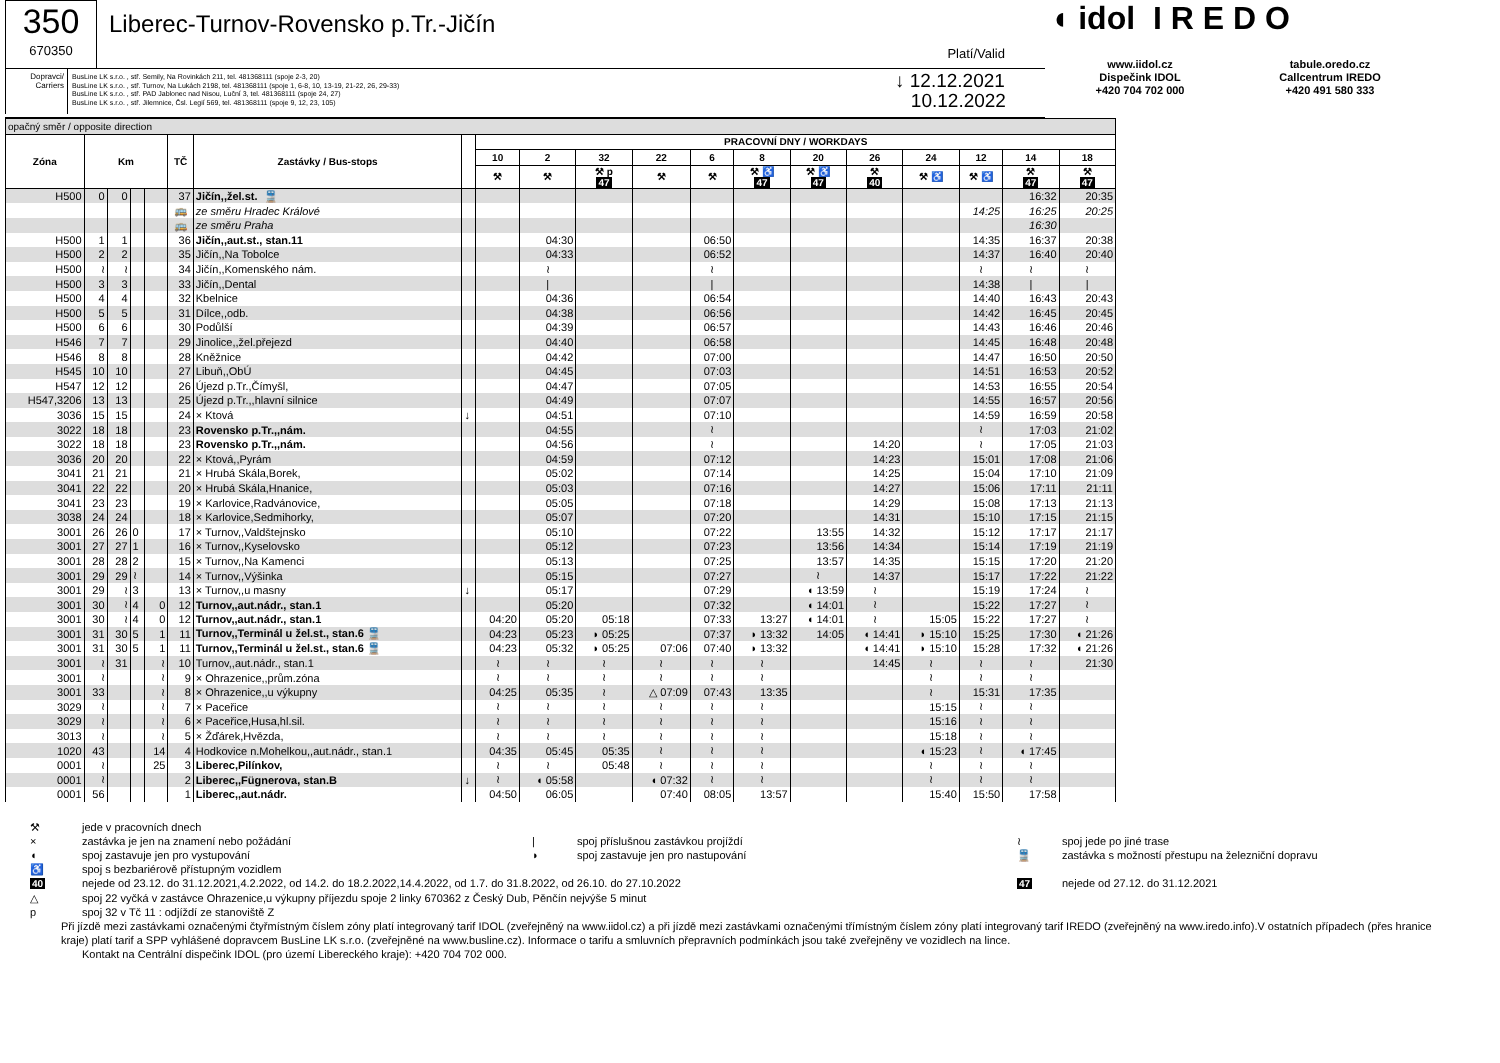350
670350
Liberec-Turnov-Rovensko p.Tr.-Jičín
Platí/Valid
Dopravci/ Carriers
BusLine LK s.r.o. , stř. Semily, Na Rovinkách 211, tel. 481368111 (spoje 2-3, 20)
BusLine LK s.r.o. , stř. Turnov, Na Lukách 2198, tel. 481368111 (spoje 1, 6-8, 10, 13-19, 21-22, 26, 29-33)
BusLine LK s.r.o. , stř. PAD Jablonec nad Nisou, Luční 3, tel. 481368111 (spoje 24, 27)
BusLine LK s.r.o. , stř. Jilemnice, Čsl. Legií 569, tel. 481368111 (spoje 9, 12, 23, 105)
↓ 12.12.2021
10.12.2022
◖ idol I R E D O
www.iidol.cz
Dispečink IDOL
+420 704 702 000
tabule.oredo.cz
Callcentrum IREDO
+420 491 580 333
| opačný směr / opposite direction | | | | | | | | | | | | | | | | | | | |
| --- | --- | --- | --- | --- | --- | --- | --- | --- | --- | --- | --- | --- | --- | --- | --- | --- | --- | --- | --- |
| Zóna | Km | | | | TČ | Zastávky / Bus-stops | | PRACOVNÍ DNY / WORKDAYS | | | | | | | | | | | |
| | | | | | | | | 10 | 2 | 32 | 22 | 6 | 8 | 20 | 26 | 24 | 12 | 14 | 18 |
| | | | | | | | | ⚒ | ⚒ | ⚒ p 47 | ⚒ | ⚒ | ⚒ ♿ 47 | ⚒ ♿ 47 | ⚒ 40 | ⚒ ♿ | ⚒ ♿ | ⚒ 47 | ⚒ 47 |
| H500 | 0 | 0 | | | 37 | Jičín,,žel.st. 🚆 | | | | | | | | | | | | 16:32 | 20:35 |
| | | | | | 🚌 | ze směru Hradec Králové | | | | | | | | | | | 14:25 | 16:25 | 20:25 |
| | | | | | 🚌 | ze směru Praha | | | | | | | | | | | | 16:30 | |
| H500 | 1 | 1 | | | 36 | Jičín,,aut.st., stan.11 | | | 04:30 | | | 06:50 | | | | | 14:35 | 16:37 | 20:38 |
| H500 | 2 | 2 | | | 35 | Jičín,,Na Tobolce | | | 04:33 | | | 06:52 | | | | | 14:37 | 16:40 | 20:40 |
| H500 | ≀ | ≀ | | | 34 | Jičín,,Komenského nám. | | | ≀ | | | ≀ | | | | | ≀ | ≀ | ≀ |
| H500 | 3 | 3 | | | 33 | Jičín,,Dental | | | / | | | / | | | | | 14:38 | / | / |
| H500 | 4 | 4 | | | 32 | Kbelnice | | | 04:36 | | | 06:54 | | | | | 14:40 | 16:43 | 20:43 |
| H500 | 5 | 5 | | | 31 | Dílce,,odb. | | | 04:38 | | | 06:56 | | | | | 14:42 | 16:45 | 20:45 |
| H500 | 6 | 6 | | | 30 | Podůlší | | | 04:39 | | | 06:57 | | | | | 14:43 | 16:46 | 20:46 |
| H546 | 7 | 7 | | | 29 | Jinolice,,žel.přejezd | | | 04:40 | | | 06:58 | | | | | 14:45 | 16:48 | 20:48 |
| H546 | 8 | 8 | | | 28 | Kněžnice | | | 04:42 | | | 07:00 | | | | | 14:47 | 16:50 | 20:50 |
| H545 | 10 | 10 | | | 27 | Libuň,,ObÚ | | | 04:45 | | | 07:03 | | | | | 14:51 | 16:53 | 20:52 |
| H547 | 12 | 12 | | | 26 | Újezd p.Tr.,Čímyšl, | | | 04:47 | | | 07:05 | | | | | 14:53 | 16:55 | 20:54 |
| H547,3206 | 13 | 13 | | | 25 | Újezd p.Tr.,,hlavní silnice | | | 04:49 | | | 07:07 | | | | | 14:55 | 16:57 | 20:56 |
| 3036 | 15 | 15 | | | 24 | × Ktová | ↓ | | 04:51 | | | 07:10 | | | | | 14:59 | 16:59 | 20:58 |
| 3022 | 18 | 18 | | | 23 | Rovensko p.Tr.,,nám. | | | 04:55 | | | ≀ | | | | | ≀ | 17:03 | 21:02 |
| 3022 | 18 | 18 | | | 23 | Rovensko p.Tr.,,nám. | | | 04:56 | | | ≀ | | | 14:20 | | ≀ | 17:05 | 21:03 |
| 3036 | 20 | 20 | | | 22 | × Ktová,,Pyrám | | | 04:59 | | | 07:12 | | | 14:23 | | 15:01 | 17:08 | 21:06 |
| 3041 | 21 | 21 | | | 21 | × Hrubá Skála,Borek, | | | 05:02 | | | 07:14 | | | 14:25 | | 15:04 | 17:10 | 21:09 |
| 3041 | 22 | 22 | | | 20 | × Hrubá Skála,Hnanice, | | | 05:03 | | | 07:16 | | | 14:27 | | 15:06 | 17:11 | 21:11 |
| 3041 | 23 | 23 | | | 19 | × Karlovice,Radvánovice, | | | 05:05 | | | 07:18 | | | 14:29 | | 15:08 | 17:13 | 21:13 |
| 3038 | 24 | 24 | | | 18 | × Karlovice,Sedmihorky, | | | 05:07 | | | 07:20 | | | 14:31 | | 15:10 | 17:15 | 21:15 |
| 3001 | 26 | 26 | 0 | | 17 | × Turnov,,Valdštejnsko | | | 05:10 | | | 07:22 | | 13:55 | 14:32 | | 15:12 | 17:17 | 21:17 |
| 3001 | 27 | 27 | 1 | | 16 | × Turnov,,Kyselovsko | | | 05:12 | | | 07:23 | | 13:56 | 14:34 | | 15:14 | 17:19 | 21:19 |
| 3001 | 28 | 28 | 2 | | 15 | × Turnov,,Na Kamenci | | | 05:13 | | | 07:25 | | 13:57 | 14:35 | | 15:15 | 17:20 | 21:20 |
| 3001 | 29 | 29 | ≀ | | 14 | × Turnov,,Výšinka | | | 05:15 | | | 07:27 | | ≀ | 14:37 | | 15:17 | 17:22 | 21:22 |
| 3001 | 29 | ≀ | 3 | | 13 | × Turnov,,u masny | ↓ | | 05:17 | | | 07:29 | | ◖ 13:59 | ≀ | | 15:19 | 17:24 | ≀ |
| 3001 | 30 | ≀ | 4 | 0 | 12 | Turnov,,aut.nádr., stan.1 | | | 05:20 | | | 07:32 | | ◖ 14:01 | ≀ | | 15:22 | 17:27 | ≀ |
| 3001 | 30 | ≀ | 4 | 0 | 12 | Turnov,,aut.nádr., stan.1 | | 04:20 | 05:20 | 05:18 | | 07:33 | 13:27 | ◖ 14:01 | ≀ | 15:05 | 15:22 | 17:27 | ≀ |
| 3001 | 31 | 30 | 5 | 1 | 11 | Turnov,,Terminál u žel.st., stan.6 🚆 | | 04:23 | 05:23 | ◗ 05:25 | | 07:37 | ◗ 13:32 | 14:05 | ◖ 14:41 | ◗ 15:10 | 15:25 | 17:30 | ◖ 21:26 |
| 3001 | 31 | 30 | 5 | 1 | 11 | Turnov,,Terminál u žel.st., stan.6 🚆 | | 04:23 | 05:32 | ◗ 05:25 | 07:06 | 07:40 | ◗ 13:32 | | ◖ 14:41 | ◗ 15:10 | 15:28 | 17:32 | ◖ 21:26 |
| 3001 | ≀ | 31 | | ≀ | 10 | Turnov,,aut.nádr., stan.1 | | ≀ | ≀ | ≀ | ≀ | ≀ | ≀ | | 14:45 | ≀ | ≀ | ≀ | 21:30 |
| 3001 | ≀ | | | ≀ | 9 | × Ohrazenice,,prům.zóna | | ≀ | ≀ | ≀ | ≀ | ≀ | ≀ | | | ≀ | ≀ | ≀ | |
| 3001 | 33 | | | ≀ | 8 | × Ohrazenice,,u výkupny | | 04:25 | 05:35 | ≀ | △ 07:09 | 07:43 | 13:35 | | | ≀ | 15:31 | 17:35 | |
| 3029 | ≀ | | | ≀ | 7 | × Paceřice | | ≀ | ≀ | ≀ | ≀ | ≀ | ≀ | | | 15:15 | ≀ | ≀ | |
| 3029 | ≀ | | | ≀ | 6 | × Paceřice,Husa,hl.sil. | | ≀ | ≀ | ≀ | ≀ | ≀ | ≀ | | | 15:16 | ≀ | ≀ | |
| 3013 | ≀ | | | ≀ | 5 | × Žďárek,Hvězda, | | ≀ | ≀ | ≀ | ≀ | ≀ | ≀ | | | 15:18 | ≀ | ≀ | |
| 1020 | 43 | | | 14 | 4 | Hodkovice n.Mohelkou,,aut.nádr., stan.1 | | 04:35 | 05:45 | 05:35 | ≀ | ≀ | ≀ | | | ◖ 15:23 | ≀ | ◖ 17:45 | |
| 0001 | ≀ | | | 25 | 3 | Liberec,Pilínkov, | | ≀ | ≀ | 05:48 | ≀ | ≀ | ≀ | | | ≀ | ≀ | ≀ | |
| 0001 | ≀ | | | | 2 | Liberec,,Fügnerova, stan.B | ↓ | ≀ | ◖ 05:58 | | ◖ 07:32 | ≀ | ≀ | | | ≀ | ≀ | ≀ | |
| 0001 | 56 | | | | 1 | Liberec,,aut.nádr. | | 04:50 | 06:05 | | 07:40 | 08:05 | 13:57 | | | 15:40 | 15:50 | 17:58 | |
⚒ jede v pracovních dnech
× zastávka je jen na znamení nebo požádání | spoj příslušnou zastávkou projíždí ≀ spoj jede po jiné trase
◖ spoj zastavuje jen pro vystupování ◗ spoj zastavuje jen pro nastupování 🚆 zastávka s možností přestupu na železniční dopravu
♿ spoj s bezbariérově přístupným vozidlem
40 nejede od 23.12. do 31.12.2021,4.2.2022, od 14.2. do 18.2.2022,14.4.2022, od 1.7. do 31.8.2022, od 26.10. do 27.10.2022 47 nejede od 27.12. do 31.12.2021
△ spoj 22 vyčká v zastávce Ohrazenice,u výkupny příjezdu spoje 2 linky 670362 z Český Dub, Pěnčín nejvýše 5 minut
p spoj 32 v Tč 11 : odjíždí ze stanoviště Z
Při jízdě mezi zastávkami označenými čtyřmístným číslem zóny platí integrovaný tarif IDOL (zveřejněný na www.iidol.cz) a při jízdě mezi zastávkami označenými třímístným číslem zóny platí integrovaný tarif IREDO (zveřejněný na www.iredo.info).V ostatních případech (přes hranice kraje) platí tarif a SPP vyhlášené dopravcem BusLine LK s.r.o. (zveřejněné na www.busline.cz). Informace o tarifu a smluvních přepravních podmínkách jsou také zveřejněny ve vozidlech na lince.
Kontakt na Centrální dispečink IDOL (pro území Libereckého kraje): +420 704 702 000.